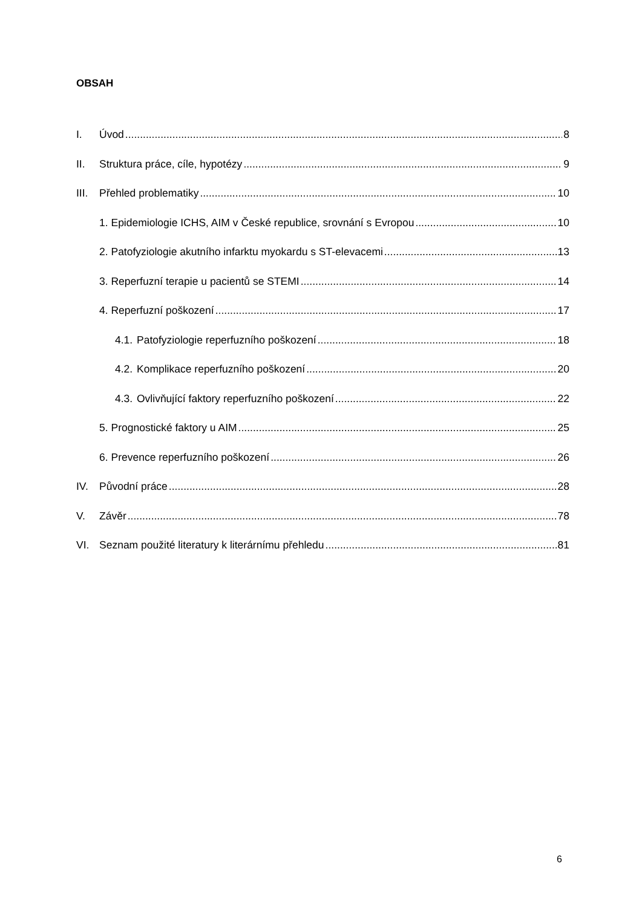OBSAH
I. Úvod 8
II. Struktura práce, cíle, hypotézy 9
III. Přehled problematiky 10
1. Epidemiologie ICHS, AIM v České republice, srovnání s Evropou 10
2. Patofyziologie akutního infarktu myokardu s ST-elevacemi 13
3. Reperfuzní terapie u pacientů se STEMI 14
4. Reperfuzní poškození 17
4.1. Patofyziologie reperfuzního poškození 18
4.2. Komplikace reperfuzního poškození 20
4.3. Ovlivňující faktory reperfuzního poškození 22
5. Prognostické faktory u AIM 25
6. Prevence reperfuzního poškození 26
IV. Původní práce 28
V. Závěr 78
VI. Seznam použité literatury k literárnímu přehledu 81
6